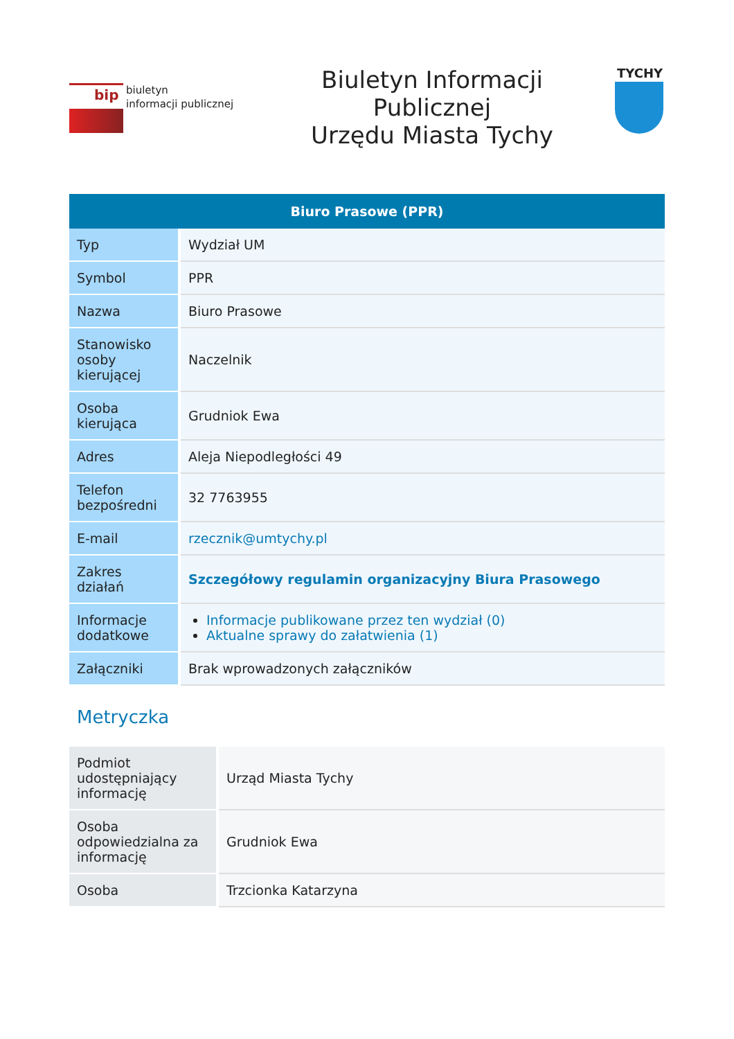bip
biuletyn
informacji publicznej
Biuletyn Informacji
Publicznej
Urzędu Miasta Tychy
TYCHY
| Biuro Prasowe (PPR) | |
| --- | --- |
| Typ | Wydział UM |
| Symbol | PPR |
| Nazwa | Biuro Prasowe |
| Stanowisko osoby kierującej | Naczelnik |
| Osoba kierująca | Grudniok Ewa |
| Adres | Aleja Niepodległości 49 |
| Telefon bezpośredni | 32 7763955 |
| E-mail | rzecznik@umtychy.pl |
| Zakres działań | Szczegółowy regulamin organizacyjny Biura Prasowego |
| Informacje dodatkowe | Informacje publikowane przez ten wydział (0) Aktualne sprawy do załatwienia (1) |
| Załączniki | Brak wprowadzonych załączników |
Metryczka
| Podmiot udostępniający informację | Urząd Miasta Tychy |
| Osoba odpowiedzialna za informację | Grudniok Ewa |
| Osoba | Trzcionka Katarzyna |